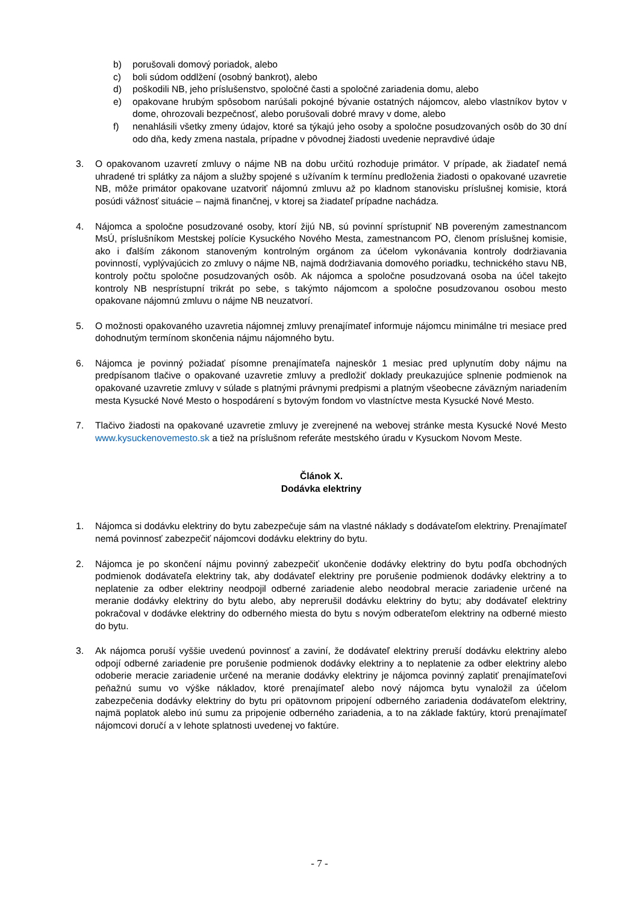b) porušovali domový poriadok, alebo
c) boli súdom oddlžení (osobný bankrot), alebo
d) poškodili NB, jeho príslušenstvo, spoločné časti a spoločné zariadenia domu, alebo
e) opakovane hrubým spôsobom narúšali pokojné bývanie ostatných nájomcov, alebo vlastníkov bytov v dome, ohrozovali bezpečnosť, alebo porušovali dobré mravy v dome, alebo
f) nenahlásili všetky zmeny údajov, ktoré sa týkajú jeho osoby a spoločne posudzovaných osôb do 30 dní odo dňa, kedy zmena nastala, prípadne v pôvodnej žiadosti uvedenie nepravdivé údaje
3. O opakovanom uzavretí zmluvy o nájme NB na dobu určitú rozhoduje primátor. V prípade, ak žiadateľ nemá uhradené tri splátky za nájom a služby spojené s užívaním k termínu predloženia žiadosti o opakované uzavretie NB, môže primátor opakovane uzatvoriť nájomnú zmluvu až po kladnom stanovisku príslušnej komisie, ktorá posúdi vážnosť situácie – najmä finančnej, v ktorej sa žiadateľ prípadne nachádza.
4. Nájomca a spoločne posudzované osoby, ktorí žijú NB, sú povinní sprístupniť NB povereným zamestnancom MsÚ, príslušníkom Mestskej polície Kysuckého Nového Mesta, zamestnancom PO, členom príslušnej komisie, ako i ďalším zákonom stanoveným kontrolným orgánom za účelom vykonávania kontroly dodržiavania povinností, vyplývajúcich zo zmluvy o nájme NB, najmä dodržiavania domového poriadku, technického stavu NB, kontroly počtu spoločne posudzovaných osôb. Ak nájomca a spoločne posudzovaná osoba na účel takejto kontroly NB nesprístupní trikrát po sebe, s takýmto nájomcom a spoločne posudzovanou osobou mesto opakovane nájomnú zmluvu o nájme NB neuzatvorí.
5. O možnosti opakovaného uzavretia nájomnej zmluvy prenajímateľ informuje nájomcu minimálne tri mesiace pred dohodnutým termínom skončenia nájmu nájomného bytu.
6. Nájomca je povinný požiadať písomne prenajímateľa najneskôr 1 mesiac pred uplynutím doby nájmu na predpísanom tlačive o opakované uzavretie zmluvy a predložiť doklady preukazujúce splnenie podmienok na opakované uzavretie zmluvy v súlade s platnými právnymi predpismi a platným všeobecne záväzným nariadením mesta Kysucké Nové Mesto o hospodárení s bytovým fondom vo vlastníctve mesta Kysucké Nové Mesto.
7. Tlačivo žiadosti na opakované uzavretie zmluvy je zverejnené na webovej stránke mesta Kysucké Nové Mesto www.kysuckenovemesto.sk a tiež na príslušnom referáte mestského úradu v Kysuckom Novom Meste.
Článok X.
Dodávka elektriny
1. Nájomca si dodávku elektriny do bytu zabezpečuje sám na vlastné náklady s dodávateľom elektriny. Prenajímateľ nemá povinnosť zabezpečiť nájomcovi dodávku elektriny do bytu.
2. Nájomca je po skončení nájmu povinný zabezpečiť ukončenie dodávky elektriny do bytu podľa obchodných podmienok dodávateľa elektriny tak, aby dodávateľ elektriny pre porušenie podmienok dodávky elektriny a to neplatenie za odber elektriny neodpojil odberné zariadenie alebo neodobral meracie zariadenie určené na meranie dodávky elektriny do bytu alebo, aby neprerušil dodávku elektriny do bytu; aby dodávateľ elektriny pokračoval v dodávke elektriny do odberného miesta do bytu s novým odberateľom elektriny na odberné miesto do bytu.
3. Ak nájomca poruší vyššie uvedenú povinnosť a zaviní, že dodávateľ elektriny preruší dodávku elektriny alebo odpojí odberné zariadenie pre porušenie podmienok dodávky elektriny a to neplatenie za odber elektriny alebo odoberie meracie zariadenie určené na meranie dodávky elektriny je nájomca povinný zaplatiť prenajímateľovi peňažnú sumu vo výške nákladov, ktoré prenajímateľ alebo nový nájomca bytu vynaložil za účelom zabezpečenia dodávky elektriny do bytu pri opätovnom pripojení odberného zariadenia dodávateľom elektriny, najmä poplatok alebo inú sumu za pripojenie odberného zariadenia, a to na základe faktúry, ktorú prenajímateľ nájomcovi doručí a v lehote splatnosti uvedenej vo faktúre.
- 7 -